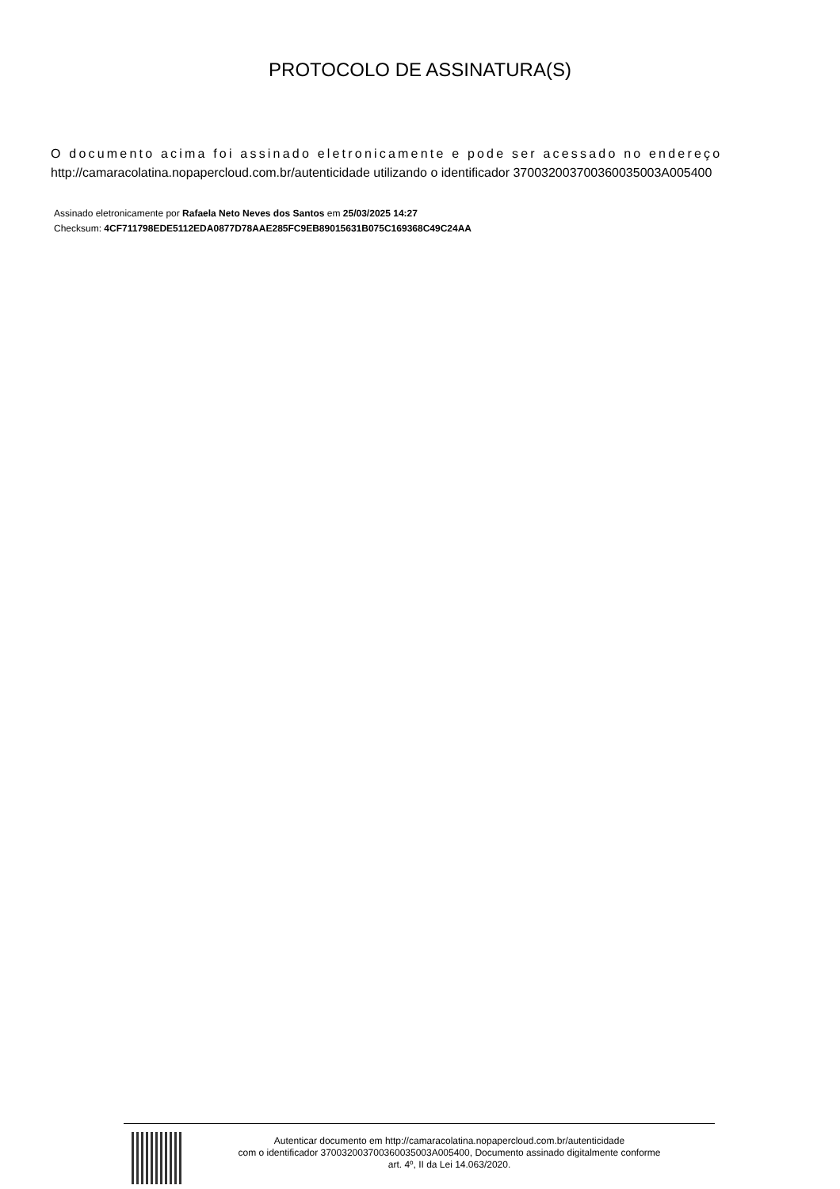PROTOCOLO DE ASSINATURA(S)
O documento acima foi assinado eletronicamente e pode ser acessado no endereço
http://camaracolatina.nopapercloud.com.br/autenticidade utilizando o identificador 370032003700360035003A005400
Assinado eletronicamente por Rafaela Neto Neves dos Santos em 25/03/2025 14:27
Checksum: 4CF711798EDE5112EDA0877D78AAE285FC9EB89015631B075C169368C49C24AA
Autenticar documento em http://camaracolatina.nopapercloud.com.br/autenticidade
com o identificador 370032003700360035003A005400, Documento assinado digitalmente conforme
art. 4º, II da Lei 14.063/2020.